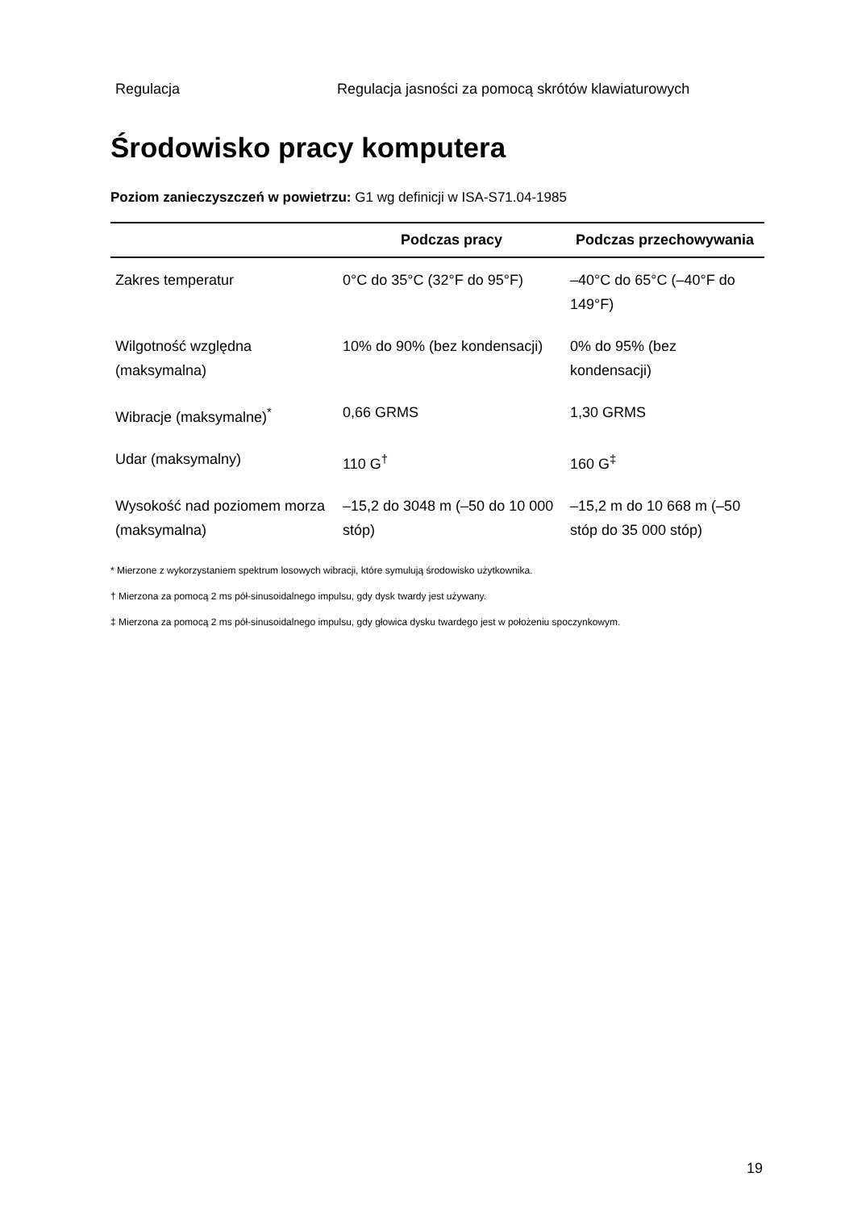Regulacja Regulacja jasności za pomocą skrótów klawiaturowych
Środowisko pracy komputera
Poziom zanieczyszczeń w powietrzu: G1 wg definicji w ISA-S71.04-1985
| | Podczas pracy | Podczas przechowywania |
| --- | --- | --- |
| Zakres temperatur | 0°C do 35°C (32°F do 95°F) | –40°C do 65°C (–40°F do 149°F) |
| Wilgotność względna (maksymalna) | 10% do 90% (bez kondensacji) | 0% do 95% (bez kondensacji) |
| Wibracje (maksymalne)<sup>*</sup> | 0,66 GRMS | 1,30 GRMS |
| Udar (maksymalny) | 110 G<sup>†</sup> | 160 G<sup>‡</sup> |
| Wysokość nad poziomem morza (maksymalna) | –15,2 do 3048 m (–50 do 10 000 stóp) | –15,2 m do 10 668 m (–50 stóp do 35 000 stóp) |
* Mierzone z wykorzystaniem spektrum losowych wibracji, które symulują środowisko użytkownika.
† Mierzona za pomocą 2 ms pół-sinusoidalnego impulsu, gdy dysk twardy jest używany.
‡ Mierzona za pomocą 2 ms pół-sinusoidalnego impulsu, gdy głowica dysku twardego jest w położeniu spoczynkowym.
19